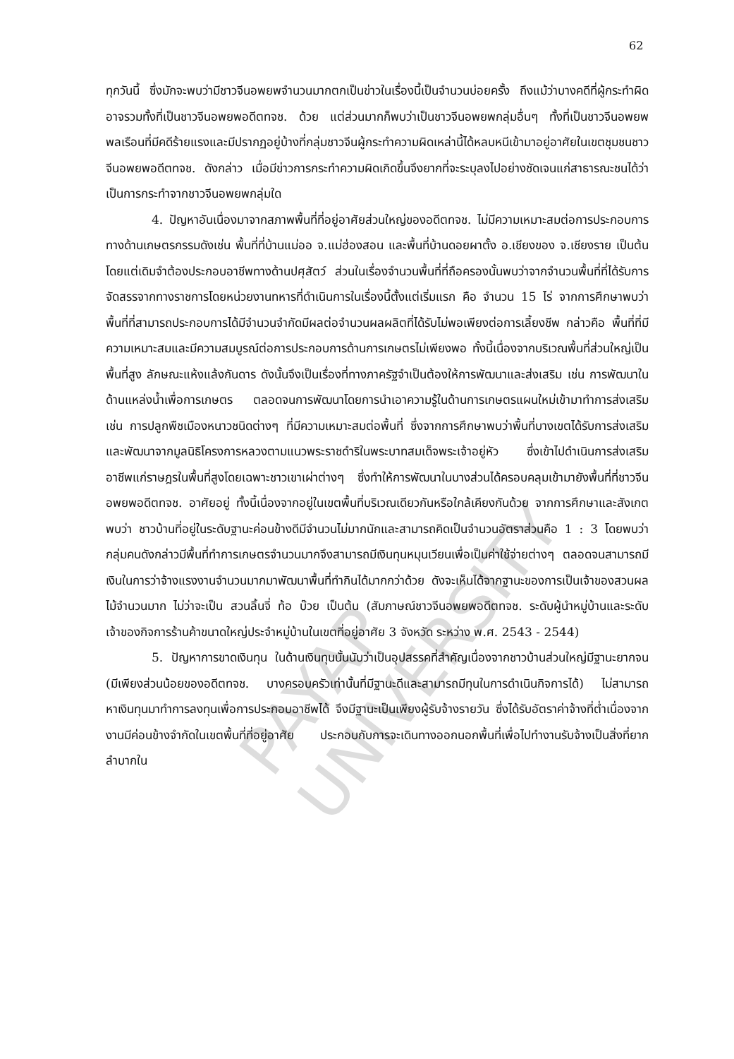PAYAP UNIVERSITY
62
ทุกวันนี้ ซึ่งมักจะพบว่ามีชาวจีนอพยพจำนวนมากตกเป็นข่าวในเรื่องนี้เป็นจำนวนบ่อยครั้ง ถึงแม้ว่าบางคดีที่ผู้กระทำผิดอาจรวมทั้งที่เป็นชาวจีนอพยพอดีตทจช. ด้วย แต่ส่วนมากก็พบว่าเป็นชาวจีนอพยพกลุ่มอื่นๆ ทั้งที่เป็นชาวจีนอพยพพลเรือนที่มีคดีร้ายแรงและมีปรากฏอยู่บ้างที่กลุ่มชาวจีนผู้กระทำความผิดเหล่านี้ได้หลบหนีเข้ามาอยู่อาศัยในเขตชุมชนชาวจีนอพยพอดีตทจช. ดังกล่าว เมื่อมีข่าวการกระทำความผิดเกิดขึ้นจึงยากที่จะระบุลงไปอย่างชัดเจนแก่สาธารณะชนได้ว่าเป็นการกระทำจากชาวจีนอพยพกลุ่มใด
4. ปัญหาอันเนื่องมาจากสภาพพื้นที่ที่อยู่อาศัยส่วนใหญ่ของอดีตทจช. ไม่มีความเหมาะสมต่อการประกอบการทางด้านเกษตรกรรมดังเช่น พื้นที่ที่บ้านแม่ออ จ.แม่ฮ่องสอน และพื้นที่บ้านดอยผาตั้ง อ.เชียงของ จ.เชียงราย เป็นต้น โดยแต่เดิมจำต้องประกอบอาชีพทางด้านปศุสัตว์ ส่วนในเรื่องจำนวนพื้นที่ที่ถือครองนั้นพบว่าจากจำนวนพื้นที่ที่ได้รับการจัดสรรจากทางราชการโดยหน่วยงานทหารที่ดำเนินการในเรื่องนี้ตั้งแต่เริ่มแรก คือ จำนวน 15 ไร่ จากการศึกษาพบว่าพื้นที่ที่สามารถประกอบการได้มีจำนวนจำกัดมีผลต่อจำนวนผลผลิตที่ได้รับไม่พอเพียงต่อการเลี้ยงชีพ กล่าวคือ พื้นที่ที่มีความเหมาะสมและมีความสมบูรณ์ต่อการประกอบการด้านการเกษตรไม่เพียงพอ ทั้งนี้เนื่องจากบริเวณพื้นที่ส่วนใหญ่เป็นพื้นที่สูง ลักษณะแห้งแล้งกันดาร ดังนั้นจึงเป็นเรื่องที่ทางภาครัฐจำเป็นต้องให้การพัฒนาและส่งเสริม เช่น การพัฒนาในด้านแหล่งน้ำเพื่อการเกษตร ตลอดจนการพัฒนาโดยการนำเอาความรู้ในด้านการเกษตรแผนใหม่เข้ามาทำการส่งเสริม เช่น การปลูกพืชเมืองหนาวชนิดต่างๆ ที่มีความเหมาะสมต่อพื้นที่ ซึ่งจากการศึกษาพบว่าพื้นที่บางเขตได้รับการส่งเสริมและพัฒนาจากมูลนิธิโครงการหลวงตามแนวพระราชดำริในพระบาทสมเด็จพระเจ้าอยู่หัว ซึ่งเข้าไปดำเนินการส่งเสริมอาชีพแก่ราษฎรในพื้นที่สูงโดยเฉพาะชาวเขาเผ่าต่างๆ ซึ่งทำให้การพัฒนาในบางส่วนได้ครอบคลุมเข้ามายังพื้นที่ที่ชาวจีนอพยพอดีตทจช. อาศัยอยู่ ทั้งนี้เนื่องจากอยู่ในเขตพื้นที่บริเวณเดียวกันหรือใกล้เคียงกันด้วย จากการศึกษาและสังเกตพบว่า ชาวบ้านที่อยู่ในระดับฐานะค่อนข้างดีมีจำนวนไม่มากนักและสามารถคิดเป็นจำนวนอัตราส่วนคือ 1 : 3 โดยพบว่ากลุ่มคนดังกล่าวมีพื้นที่ทำการเกษตรจำนวนมากจึงสามารถมีเงินทุนหมุนเวียนเพื่อเป็นค่าใช้จ่ายต่างๆ ตลอดจนสามารถมีเงินในการว่าจ้างแรงงานจำนวนมากมาพัฒนาพื้นที่ทำกินได้มากกว่าด้วย ดังจะเห็นได้จากฐานะของการเป็นเจ้าของสวนผลไม้จำนวนมาก ไม่ว่าจะเป็น สวนลิ้นจี่ ท้อ บ๊วย เป็นต้น (สัมภาษณ์ชาวจีนอพยพอดีตทจช. ระดับผู้นำหมู่บ้านและระดับเจ้าของกิจการร้านค้าขนาดใหญ่ประจำหมู่บ้านในเขตที่อยู่อาศัย 3 จังหวัด ระหว่าง พ.ศ. 2543 - 2544)
5. ปัญหาการขาดเงินทุน ในด้านเงินทุนนั้นนับว่าเป็นอุปสรรคที่สำคัญเนื่องจากชาวบ้านส่วนใหญ่มีฐานะยากจน (มีเพียงส่วนน้อยของอดีตทจช. บางครอบครัวเท่านั้นที่มีฐานะดีและสามารถมีทุนในการดำเนินกิจการได้) ไม่สามารถหาเงินทุนมาทำการลงทุนเพื่อการประกอบอาชีพได้ จึงมีฐานะเป็นเพียงผู้รับจ้างรายวัน ซึ่งได้รับอัตราค่าจ้างที่ต่ำเนื่องจากงานมีค่อนข้างจำกัดในเขตพื้นที่ที่อยู่อาศัย ประกอบกับการจะเดินทางออกนอกพื้นที่เพื่อไปทำงานรับจ้างเป็นสิ่งที่ยากลำบากใน